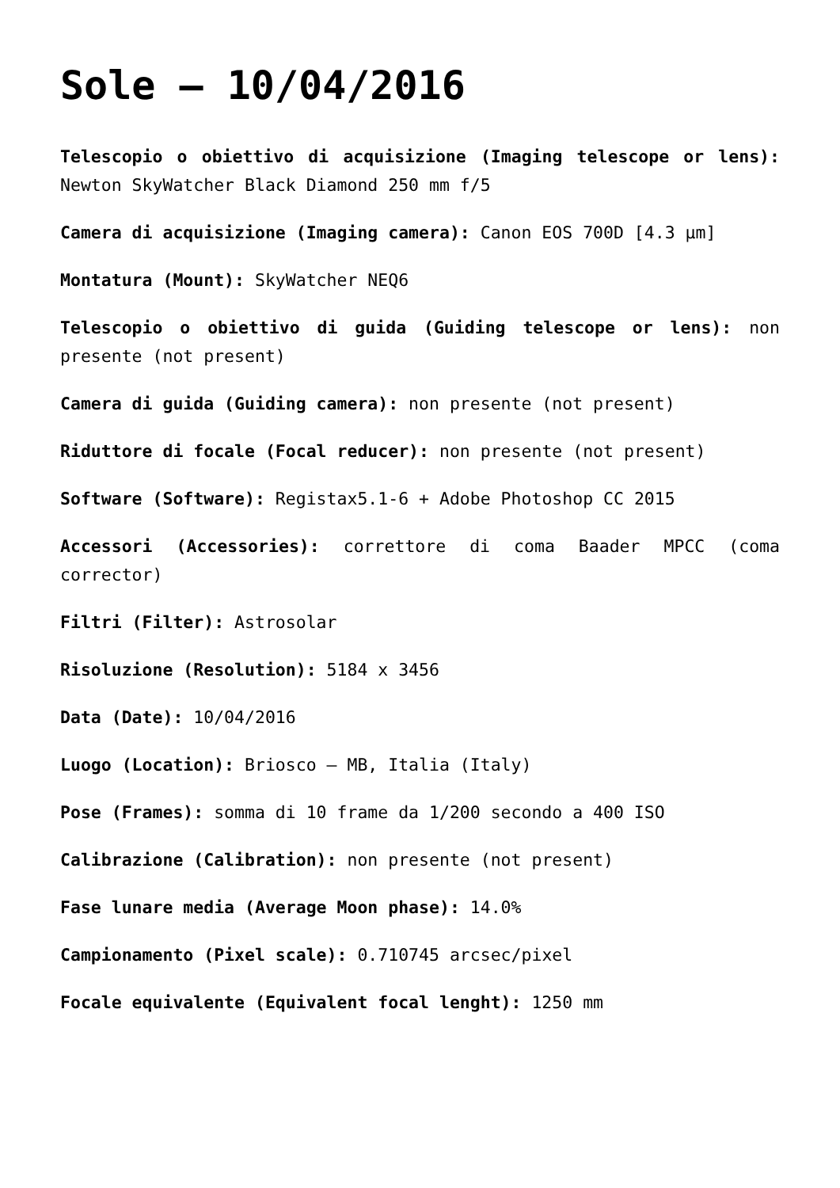Sole – 10/04/2016
Telescopio o obiettivo di acquisizione (Imaging telescope or lens): Newton SkyWatcher Black Diamond 250 mm f/5
Camera di acquisizione (Imaging camera): Canon EOS 700D [4.3 µm]
Montatura (Mount): SkyWatcher NEQ6
Telescopio o obiettivo di guida (Guiding telescope or lens): non presente (not present)
Camera di guida (Guiding camera): non presente (not present)
Riduttore di focale (Focal reducer): non presente (not present)
Software (Software): Registax5.1-6 + Adobe Photoshop CC 2015
Accessori (Accessories): correttore di coma Baader MPCC (coma corrector)
Filtri (Filter): Astrosolar
Risoluzione (Resolution): 5184 x 3456
Data (Date): 10/04/2016
Luogo (Location): Briosco – MB, Italia (Italy)
Pose (Frames): somma di 10 frame da 1/200 secondo a 400 ISO
Calibrazione (Calibration): non presente (not present)
Fase lunare media (Average Moon phase): 14.0%
Campionamento (Pixel scale): 0.710745 arcsec/pixel
Focale equivalente (Equivalent focal lenght): 1250 mm